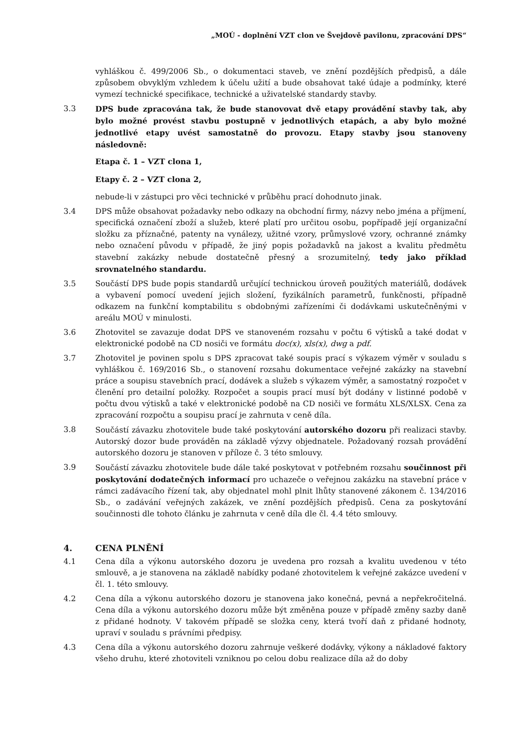„MOÚ - doplnění VZT clon ve Švejdově pavilonu, zpracování DPS“
vyhláškou č. 499/2006 Sb., o dokumentaci staveb, ve znění pozdějších předpisů, a dále způsobem obvyklým vzhledem k účelu užití a bude obsahovat také údaje a podmínky, které vymezí technické specifikace, technické a uživatelské standardy stavby.
3.3 DPS bude zpracována tak, že bude stanovovat dvě etapy provádění stavby tak, aby bylo možné provést stavbu postupně v jednotlivých etapách, a aby bylo možné jednotlivé etapy uvést samostatně do provozu. Etapy stavby jsou stanoveny následovně:
Etapa č. 1 – VZT clona 1,
Etapy č. 2 – VZT clona 2,
nebude-li v zástupci pro věci technické v průběhu prací dohodnuto jinak.
3.4 DPS může obsahovat požadavky nebo odkazy na obchodní firmy, názvy nebo jména a příjmení, specifická označení zboží a služeb, které platí pro určitou osobu, popřípadě její organizační složku za příznačné, patenty na vynálezy, užitné vzory, průmyslové vzory, ochranné známky nebo označení původu v případě, že jiný popis požadavků na jakost a kvalitu předmětu stavební zakázky nebude dostatečně přesný a srozumitelný, tedy jako příklad srovnatelného standardu.
3.5 Součástí DPS bude popis standardů určující technickou úroveň použitých materiálů, dodávek a vybavení pomocí uvedení jejich složení, fyzikálních parametrů, funkčnosti, případně odkazem na funkční komptabilitu s obdobnými zařízeními či dodávkami uskutečněnými v areálu MOÚ v minulosti.
3.6 Zhotovitel se zavazuje dodat DPS ve stanoveném rozsahu v počtu 6 výtisků a také dodat v elektronické podobě na CD nosiči ve formátu doc(x), xls(x), dwg a pdf.
3.7 Zhotovitel je povinen spolu s DPS zpracovat také soupis prací s výkazem výměr v souladu s vyhláškou č. 169/2016 Sb., o stanovení rozsahu dokumentace veřejné zakázky na stavební práce a soupisu stavebních prací, dodávek a služeb s výkazem výměr, a samostatný rozpočet v členění pro detailní položky. Rozpočet a soupis prací musí být dodány v listinné podobě v počtu dvou výtisků a také v elektronické podobě na CD nosiči ve formátu XLS/XLSX. Cena za zpracování rozpočtu a soupisu prací je zahrnuta v ceně díla.
3.8 Součástí závazku zhotovitele bude také poskytování autorského dozoru při realizaci stavby. Autorský dozor bude prováděn na základě výzvy objednatele. Požadovaný rozsah provádění autorského dozoru je stanoven v příloze č. 3 této smlouvy.
3.9 Součástí závazku zhotovitele bude dále také poskytovat v potřebném rozsahu součinnost při poskytování dodatečných informací pro uchazeče o veřejnou zakázku na stavební práce v rámci zadávacího řízení tak, aby objednatel mohl plnit lhůty stanovené zákonem č. 134/2016 Sb., o zadávání veřejných zakázek, ve znění pozdějších předpisů. Cena za poskytování součinnosti dle tohoto článku je zahrnuta v ceně díla dle čl. 4.4 této smlouvy.
4. CENA PLNĚNÍ
4.1 Cena díla a výkonu autorského dozoru je uvedena pro rozsah a kvalitu uvedenou v této smlouvě, a je stanovena na základě nabídky podané zhotovitelem k veřejné zakázce uvedení v čl. 1. této smlouvy.
4.2 Cena díla a výkonu autorského dozoru je stanovena jako konečná, pevná a nepřekročitelná. Cena díla a výkonu autorského dozoru může být změněna pouze v případě změny sazby daně z přidané hodnoty. V takovém případě se složka ceny, která tvoří daň z přidané hodnoty, upraví v souladu s právními předpisy.
4.3 Cena díla a výkonu autorského dozoru zahrnuje veškeré dodávky, výkony a nákladové faktory všeho druhu, které zhotoviteli vzniknou po celou dobu realizace díla až do doby